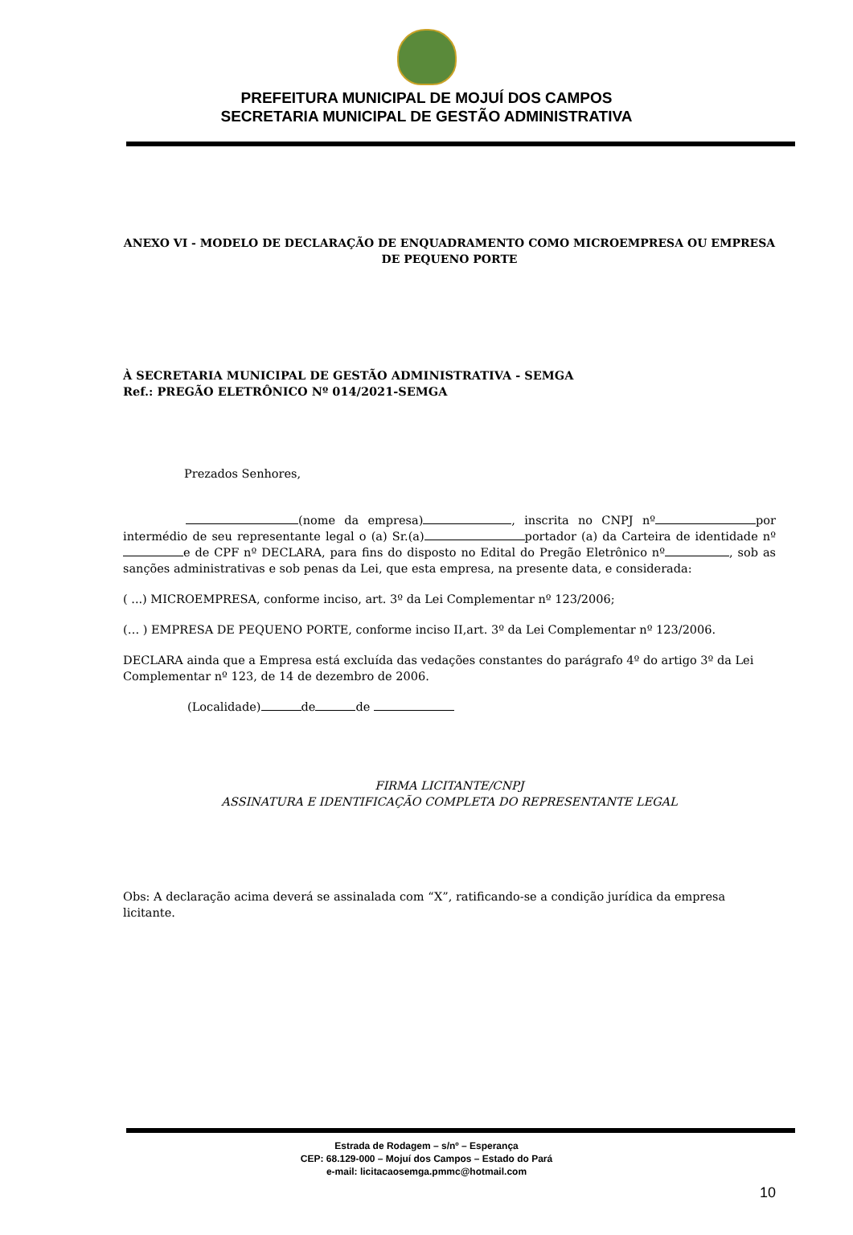PREFEITURA MUNICIPAL DE MOJUÍ DOS CAMPOS
SECRETARIA MUNICIPAL DE GESTÃO ADMINISTRATIVA
ANEXO VI - MODELO DE DECLARAÇÃO DE ENQUADRAMENTO COMO MICROEMPRESA OU EMPRESA DE PEQUENO PORTE
À SECRETARIA MUNICIPAL DE GESTÃO ADMINISTRATIVA - SEMGA
Ref.: PREGÃO ELETRÔNICO Nº 014/2021-SEMGA
Prezados Senhores,
(nome da empresa) , inscrita no CNPJ nº por intermédio de seu representante legal o (a) Sr.(a) portador (a) da Carteira de identidade nº e de CPF nº DECLARA, para fins do disposto no Edital do Pregão Eletrônico nº , sob as sanções administrativas e sob penas da Lei, que esta empresa, na presente data, e considerada:
( ...) MICROEMPRESA, conforme inciso, art. 3º da Lei Complementar nº 123/2006;
(… ) EMPRESA DE PEQUENO PORTE, conforme inciso II,art. 3º da Lei Complementar nº 123/2006.
DECLARA ainda que a Empresa está excluída das vedações constantes do parágrafo 4º do artigo 3º da Lei Complementar nº 123, de 14 de dezembro de 2006.
(Localidade) de de
FIRMA LICITANTE/CNPJ
ASSINATURA E IDENTIFICAÇÃO COMPLETA DO REPRESENTANTE LEGAL
Obs: A declaração acima deverá se assinalada com “X”, ratificando-se a condição jurídica da empresa licitante.
Estrada de Rodagem – s/nº – Esperança
CEP: 68.129-000 – Mojuí dos Campos – Estado do Pará
e-mail: licitacaosemga.pmmc@hotmail.com
10